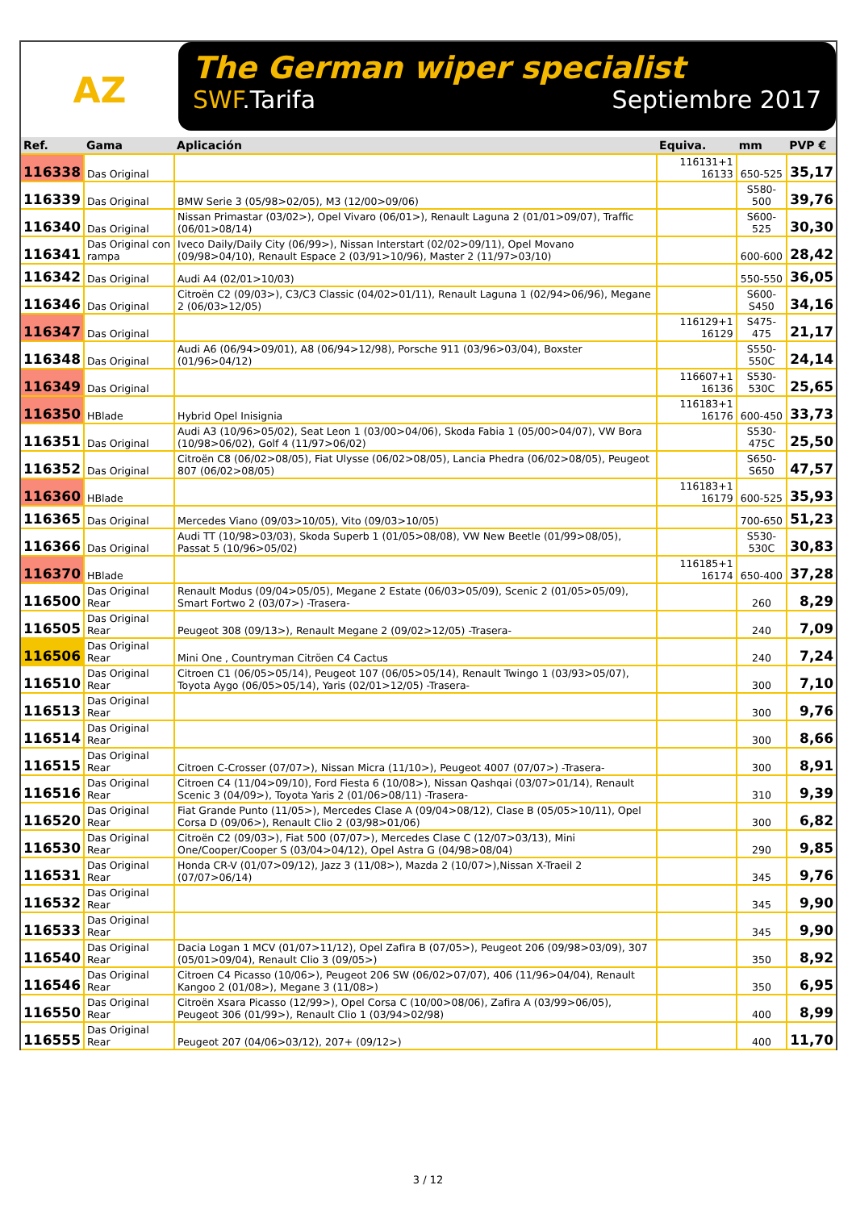AZ
The German wiper specialist
SWF.Tarifa Septiembre 2017
| Ref. | Gama | Aplicación | Equiva. | mm | PVP € |
| --- | --- | --- | --- | --- | --- |
| 116338 | Das Original | | 116131+1 16133 | 650-525 | 35,17 |
| 116339 | Das Original | BMW Serie 3 (05/98>02/05), M3 (12/00>09/06) | | S580-500 | 39,76 |
| 116340 | Das Original | Nissan Primastar (03/02>), Opel Vivaro (06/01>), Renault Laguna 2 (01/01>09/07), Traffic (06/01>08/14) | | S600-525 | 30,30 |
| 116341 | Das Original con rampa | Iveco Daily/Daily City (06/99>), Nissan Interstart (02/02>09/11), Opel Movano (09/98>04/10), Renault Espace 2 (03/91>10/96), Master 2 (11/97>03/10) | | 600-600 | 28,42 |
| 116342 | Das Original | Audi A4 (02/01>10/03) | | 550-550 | 36,05 |
| 116346 | Das Original | Citroën C2 (09/03>), C3/C3 Classic (04/02>01/11), Renault Laguna 1 (02/94>06/96), Megane 2 (06/03>12/05) | | S600-S450 | 34,16 |
| 116347 | Das Original | | 116129+1 16129 | S475-475 | 21,17 |
| 116348 | Das Original | Audi A6 (06/94>09/01), A8 (06/94>12/98), Porsche 911 (03/96>03/04), Boxster (01/96>04/12) | | S550-550C | 24,14 |
| 116349 | Das Original | | 116607+1 16136 | S530-530C | 25,65 |
| 116350 | HBlade | Hybrid Opel Inisignia | 116183+1 16176 | 600-450 | 33,73 |
| 116351 | Das Original | Audi A3 (10/96>05/02), Seat Leon 1 (03/00>04/06), Skoda Fabia 1 (05/00>04/07), VW Bora (10/98>06/02), Golf 4 (11/97>06/02) | | S530-475C | 25,50 |
| 116352 | Das Original | Citroën C8 (06/02>08/05), Fiat Ulysse (06/02>08/05), Lancia Phedra (06/02>08/05), Peugeot 807 (06/02>08/05) | | S650-S650 | 47,57 |
| 116360 | HBlade | | 116183+1 16179 | 600-525 | 35,93 |
| 116365 | Das Original | Mercedes Viano (09/03>10/05), Vito (09/03>10/05) | | 700-650 | 51,23 |
| 116366 | Das Original | Audi TT (10/98>03/03), Skoda Superb 1 (01/05>08/08), VW New Beetle (01/99>08/05), Passat 5 (10/96>05/02) | | S530-530C | 30,83 |
| 116370 | HBlade | | 116185+1 16174 | 650-400 | 37,28 |
| 116500 | Das Original Rear | Renault Modus (09/04>05/05), Megane 2 Estate (06/03>05/09), Scenic 2 (01/05>05/09), Smart Fortwo 2 (03/07>) -Trasera- | | 260 | 8,29 |
| 116505 | Das Original Rear | Peugeot 308 (09/13>), Renault Megane 2 (09/02>12/05) -Trasera- | | 240 | 7,09 |
| 116506 | Das Original Rear | Mini One , Countryman Citröen C4 Cactus | | 240 | 7,24 |
| 116510 | Das Original Rear | Citroen C1 (06/05>05/14), Peugeot 107 (06/05>05/14), Renault Twingo 1 (03/93>05/07), Toyota Aygo (06/05>05/14), Yaris (02/01>12/05) -Trasera- | | 300 | 7,10 |
| 116513 | Das Original Rear | | | 300 | 9,76 |
| 116514 | Das Original Rear | | | 300 | 8,66 |
| 116515 | Das Original Rear | Citroen C-Crosser (07/07>), Nissan Micra (11/10>), Peugeot 4007 (07/07>) -Trasera- | | 300 | 8,91 |
| 116516 | Das Original Rear | Citroen C4 (11/04>09/10), Ford Fiesta 6 (10/08>), Nissan Qashqai (03/07>01/14), Renault Scenic 3 (04/09>), Toyota Yaris 2 (01/06>08/11) -Trasera- | | 310 | 9,39 |
| 116520 | Das Original Rear | Fiat Grande Punto (11/05>), Mercedes Clase A (09/04>08/12), Clase B (05/05>10/11), Opel Corsa D (09/06>), Renault Clio 2 (03/98>01/06) | | 300 | 6,82 |
| 116530 | Das Original Rear | Citroën C2 (09/03>), Fiat 500 (07/07>), Mercedes Clase C (12/07>03/13), Mini One/Cooper/Cooper S (03/04>04/12), Opel Astra G (04/98>08/04) | | 290 | 9,85 |
| 116531 | Das Original Rear | Honda CR-V (01/07>09/12), Jazz 3 (11/08>), Mazda 2 (10/07>),Nissan X-Traeil 2 (07/07>06/14) | | 345 | 9,76 |
| 116532 | Das Original Rear | | | 345 | 9,90 |
| 116533 | Das Original Rear | | | 345 | 9,90 |
| 116540 | Das Original Rear | Dacia Logan 1 MCV (01/07>11/12), Opel Zafira B (07/05>), Peugeot 206 (09/98>03/09), 307 (05/01>09/04), Renault Clio 3 (09/05>) | | 350 | 8,92 |
| 116546 | Das Original Rear | Citroen C4 Picasso (10/06>), Peugeot 206 SW (06/02>07/07), 406 (11/96>04/04), Renault Kangoo 2 (01/08>), Megane 3 (11/08>) | | 350 | 6,95 |
| 116550 | Das Original Rear | Citroën Xsara Picasso (12/99>), Opel Corsa C (10/00>08/06), Zafira A (03/99>06/05), Peugeot 306 (01/99>), Renault Clio 1 (03/94>02/98) | | 400 | 8,99 |
| 116555 | Das Original Rear | Peugeot 207 (04/06>03/12), 207+ (09/12>) | | 400 | 11,70 |
3 / 12